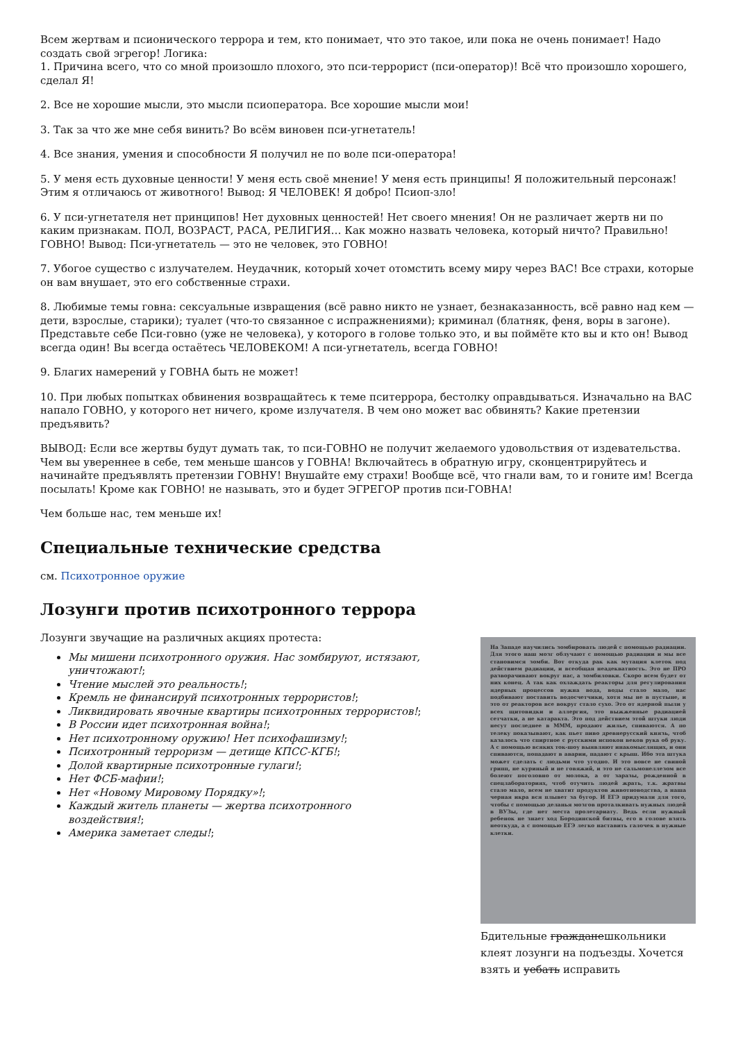Всем жертвам и псионического террора и тем, кто понимает, что это такое, или пока не очень понимает! Надо создать свой эгрегор! Логика:
1. Причина всего, что со мной произошло плохого, это пси-террорист (пси-оператор)! Всё что произошло хорошего, сделал Я!
2. Все не хорошие мысли, это мысли псиоператора. Все хорошие мысли мои!
3. Так за что же мне себя винить? Во всём виновен пси-угнетатель!
4. Все знания, умения и способности Я получил не по воле пси-оператора!
5. У меня есть духовные ценности! У меня есть своё мнение! У меня есть принципы! Я положительный персонаж! Этим я отличаюсь от животного! Вывод: Я ЧЕЛОВЕК! Я добро! Псиоп-зло!
6. У пси-угнетателя нет принципов! Нет духовных ценностей! Нет своего мнения! Он не различает жертв ни по каким признакам. ПОЛ, ВОЗРАСТ, РАСА, РЕЛИГИЯ… Как можно назвать человека, который ничто? Правильно! ГОВНО! Вывод: Пси-угнетатель — это не человек, это ГОВНО!
7. Убогое существо с излучателем. Неудачник, который хочет отомстить всему миру через ВАС! Все страхи, которые он вам внушает, это его собственные страхи.
8. Любимые темы говна: сексуальные извращения (всё равно никто не узнает, безнаказанность, всё равно над кем — дети, взрослые, старики); туалет (что-то связанное с испражнениями); криминал (блатняк, феня, воры в загоне). Представьте себе Пси-говно (уже не человека), у которого в голове только это, и вы поймёте кто вы и кто он! Вывод всегда один! Вы всегда остаётесь ЧЕЛОВЕКОМ! А пси-угнетатель, всегда ГОВНО!
9. Благих намерений у ГОВНА быть не может!
10. При любых попытках обвинения возвращайтесь к теме пситеррора, бестолку оправдываться. Изначально на ВАС напало ГОВНО, у которого нет ничего, кроме излучателя. В чем оно может вас обвинять? Какие претензии предъявить?
ВЫВОД: Если все жертвы будут думать так, то пси-ГОВНО не получит желаемого удовольствия от издевательства. Чем вы увереннее в себе, тем меньше шансов у ГОВНА! Включайтесь в обратную игру, сконцентрируйтесь и начинайте предъявлять претензии ГОВНУ! Внушайте ему страхи! Вообще всё, что гнали вам, то и гоните им! Всегда посылать! Кроме как ГОВНО! не называть, это и будет ЭГРЕГОР против пси-ГОВНА!
Чем больше нас, тем меньше их!
Специальные технические средства
см. Психотронное оружие
Лозунги против психотронного террора
Лозунги звучащие на различных акциях протеста:
Мы мишени психотронного оружия. Нас зомбируют, истязают, уничтожают!;
Чтение мыслей это реальность!;
Кремль не финансируй психотронных террористов!;
Ликвидировать явочные квартиры психотронных террористов!;
В России идет психотронная война!;
Нет психотронному оружию! Нет психофашизму!;
Психотронный терроризм — детище КПСС-КГБ!;
Долой квартирные психотронные гулаги!;
Нет ФСБ-мафии!;
Нет «Новому Мировому Порядку»!;
Каждый житель планеты — жертва психотронного воздействия!;
Америка заметает следы!;
На Западе научились зомбировать людей с помощью радиации. Для этого наш мозг облучают с помощью радиации и мы все становимся зомби. Вот откуда рак как мутация клеток под действием радиации, и всеобщая неадекватность. Это не ПРО разворачивают вокруг нас, а зомбиловки. Скоро всем будет от них конец. А так как охлаждать реакторы для регулирования ядерных процессов нужна вода, воды стало мало, нас подбивают поставить водосчетчики, хотя мы не в пустыне, и это от реакторов все вокруг стало сухо. Это от ядерной пыли у всех щитовидки и аллергия, это выжженные радиацией сетчатки, а не катаракта. Это под действием этой штуки люди несут последнее в МММ, продают жилье, спиваются. А по телеку показывают, как пьет пиво древнерусский князь, чтоб казалось что спиртное с русскими испокон веков рука об руку. А с помощью всяких ток-шоу выявляют инакомыслящих, и они спиваются, попадают в аварии, падают с крыш. Ибо эта штука может сделать с людьми что угодно. И это вовсе не свиной грипп, не куриный и не говяжий, и это не сальмонеллезом все болеют поголовно от молока, а от заразы, рожденной в спецлабораториях, чтоб отучить людей жрать, т.к. жратвы стало мало, всем не хватит продуктов животноводства, а наша черная икра вся плывет за бугор. И ЕГЭ придумали для того, чтобы с помощью деланья мозгов проталкивать нужных людей в ВУЗы, где нет места пролетариату. Ведь если нужный ребенок не знает ход Бородинской битвы, его в голове взять неоткуда, а с помощью ЕГЭ легко наставить галочек в нужные клетки.
Бдительные гражданешкольники клеят лозунги на подъезды. Хочется взять и уебать исправить